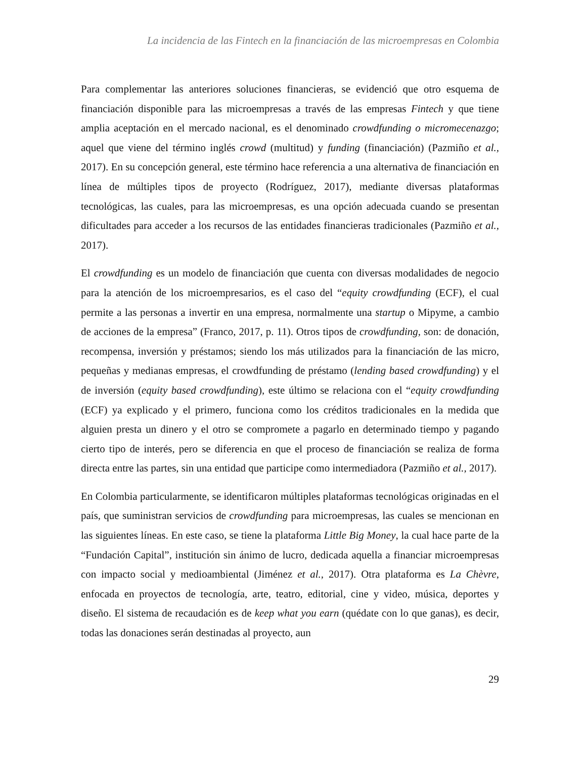La incidencia de las Fintech en la financiación de las microempresas en Colombia
Para complementar las anteriores soluciones financieras, se evidenció que otro esquema de financiación disponible para las microempresas a través de las empresas Fintech y que tiene amplia aceptación en el mercado nacional, es el denominado crowdfunding o micromecenazgo; aquel que viene del término inglés crowd (multitud) y funding (financiación) (Pazmiño et al., 2017). En su concepción general, este término hace referencia a una alternativa de financiación en línea de múltiples tipos de proyecto (Rodríguez, 2017), mediante diversas plataformas tecnológicas, las cuales, para las microempresas, es una opción adecuada cuando se presentan dificultades para acceder a los recursos de las entidades financieras tradicionales (Pazmiño et al., 2017).
El crowdfunding es un modelo de financiación que cuenta con diversas modalidades de negocio para la atención de los microempresarios, es el caso del “equity crowdfunding (ECF), el cual permite a las personas a invertir en una empresa, normalmente una startup o Mipyme, a cambio de acciones de la empresa” (Franco, 2017, p. 11). Otros tipos de crowdfunding, son: de donación, recompensa, inversión y préstamos; siendo los más utilizados para la financiación de las micro, pequeñas y medianas empresas, el crowdfunding de préstamo (lending based crowdfunding) y el de inversión (equity based crowdfunding), este último se relaciona con el “equity crowdfunding (ECF) ya explicado y el primero, funciona como los créditos tradicionales en la medida que alguien presta un dinero y el otro se compromete a pagarlo en determinado tiempo y pagando cierto tipo de interés, pero se diferencia en que el proceso de financiación se realiza de forma directa entre las partes, sin una entidad que participe como intermediadora (Pazmiño et al., 2017).
En Colombia particularmente, se identificaron múltiples plataformas tecnológicas originadas en el país, que suministran servicios de crowdfunding para microempresas, las cuales se mencionan en las siguientes líneas. En este caso, se tiene la plataforma Little Big Money, la cual hace parte de la “Fundación Capital”, institución sin ánimo de lucro, dedicada aquella a financiar microempresas con impacto social y medioambiental (Jiménez et al., 2017). Otra plataforma es La Chèvre, enfocada en proyectos de tecnología, arte, teatro, editorial, cine y video, música, deportes y diseño. El sistema de recaudación es de keep what you earn (quédate con lo que ganas), es decir, todas las donaciones serán destinadas al proyecto, aun
29